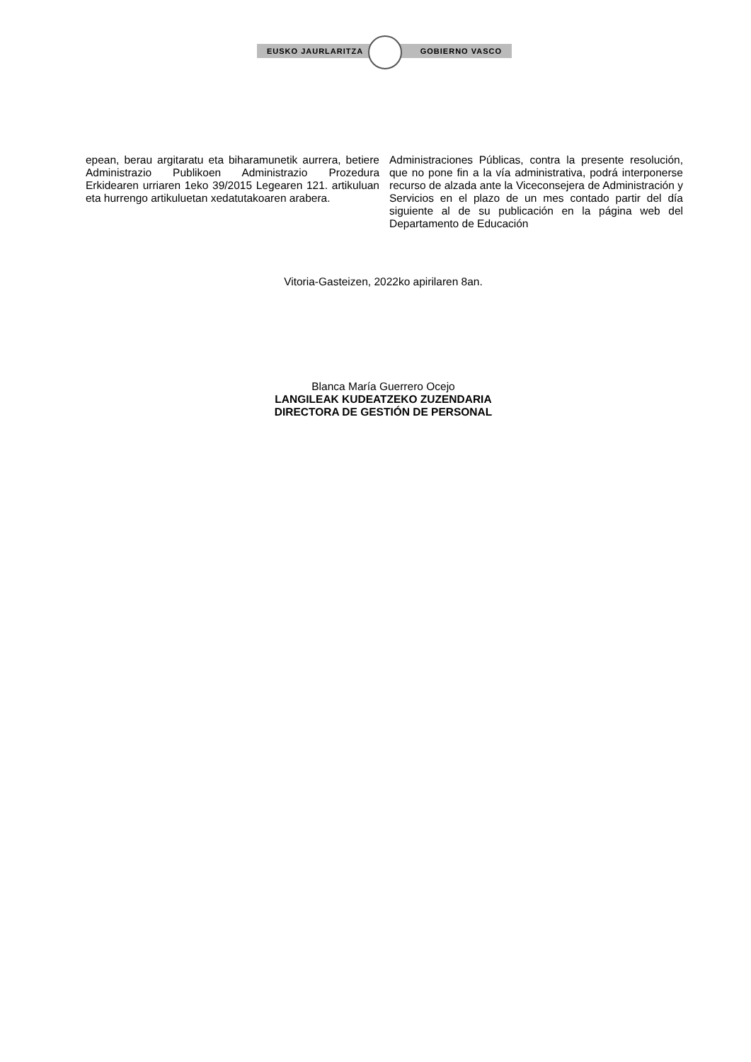EUSKO JAURLARITZA GOBIERNO VASCO
epean, berau argitaratu eta biharamunetik aurrera, betiere Administrazio Publikoen Administrazio Prozedura Erkidearen urriaren 1eko 39/2015 Legearen 121. artikuluan eta hurrengo artikuluetan xedatutakoaren arabera.
Administraciones Públicas, contra la presente resolución, que no pone fin a la vía administrativa, podrá interponerse recurso de alzada ante la Viceconsejera de Administración y Servicios en el plazo de un mes contado partir del día siguiente al de su publicación en la página web del Departamento de Educación
Vitoria-Gasteizen, 2022ko apirilaren 8an.
Blanca María Guerrero Ocejo
LANGILEAK KUDEATZEKO ZUZENDARIA
DIRECTORA DE GESTIÓN DE PERSONAL